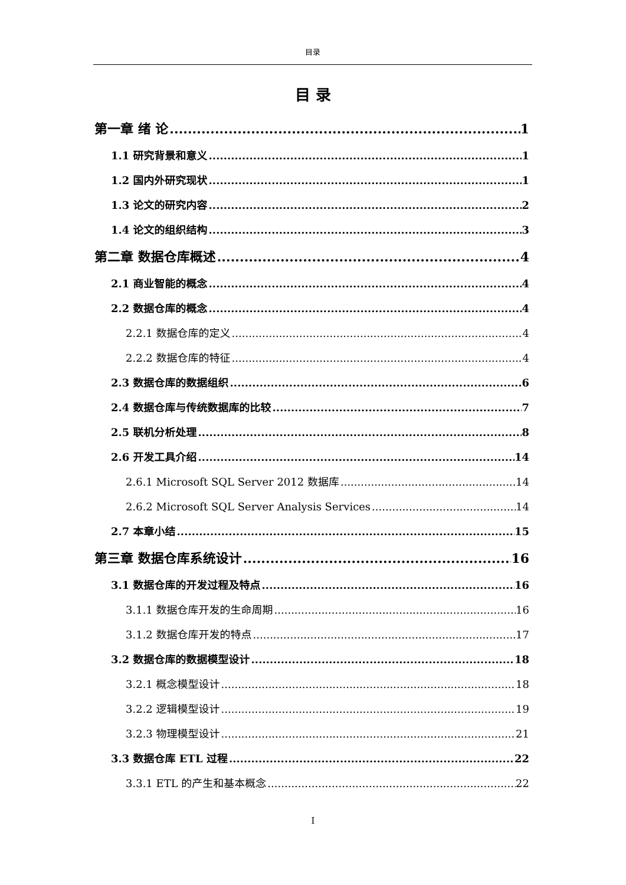目录
目 录
第一章 绪 论 1
1.1 研究背景和意义 1
1.2 国内外研究现状 1
1.3 论文的研究内容 2
1.4 论文的组织结构 3
第二章 数据仓库概述 4
2.1 商业智能的概念 4
2.2 数据仓库的概念 4
2.2.1 数据仓库的定义 4
2.2.2 数据仓库的特征 4
2.3 数据仓库的数据组织 6
2.4 数据仓库与传统数据库的比较 7
2.5 联机分析处理 8
2.6 开发工具介绍 14
2.6.1 Microsoft SQL Server 2012 数据库 14
2.6.2 Microsoft SQL Server Analysis Services 14
2.7 本章小结 15
第三章 数据仓库系统设计 16
3.1 数据仓库的开发过程及特点 16
3.1.1 数据仓库开发的生命周期 16
3.1.2 数据仓库开发的特点 17
3.2 数据仓库的数据模型设计 18
3.2.1 概念模型设计 18
3.2.2 逻辑模型设计 19
3.2.3 物理模型设计 21
3.3 数据仓库 ETL 过程 22
3.3.1 ETL 的产生和基本概念 22
I